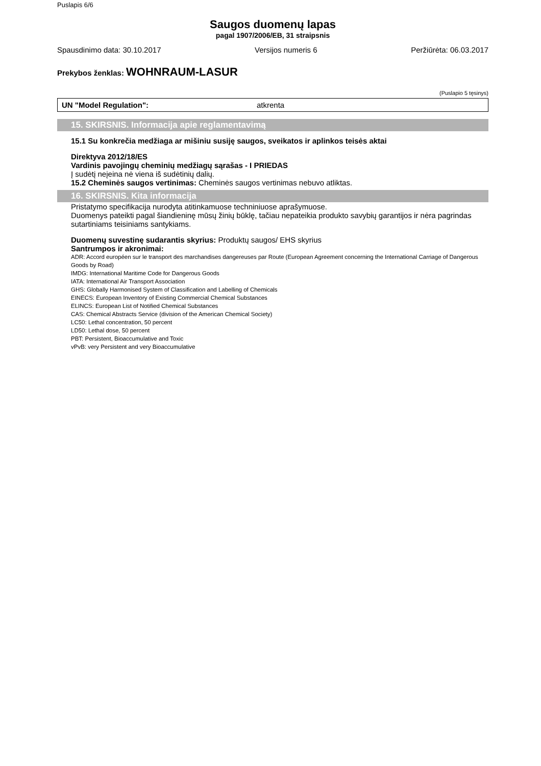Puslapis 6/6
Saugos duomenų lapas
pagal 1907/2006/EB, 31 straipsnis
Spausdinimo data: 30.10.2017 Versijos numeris 6 Peržiūrėta: 06.03.2017
Prekybos ženklas: WOHNRAUM-LASUR
(Puslapio 5 tęsinys)
UN "Model Regulation": atkrenta
15. SKIRSNIS. Informacija apie reglamentavimą
15.1 Su konkrečia medžiaga ar mišiniu susiję saugos, sveikatos ir aplinkos teisės aktai
Direktyva 2012/18/ES
Vardinis pavojingų cheminių medžiagų sąrašas - I PRIEDAS
Į sudėtį neįeina nė viena iš sudėtinių dalių.
15.2 Cheminės saugos vertinimas: Cheminės saugos vertinimas nebuvo atliktas.
16. SKIRSNIS. Kita informacija
Pristatymo specifikacija nurodyta atitinkamuose techniniuose aprašymuose.
Duomenys pateikti pagal šiandieninę mūsų žinių būklę, tačiau nepateikia produkto savybių garantijos ir nėra pagrindas sutartiniams teisiniams santykiams.
Duomenų suvestinę sudarantis skyrius: Produktų saugos/ EHS skyrius
Santrumpos ir akronimai:
ADR: Accord européen sur le transport des marchandises dangereuses par Route (European Agreement concerning the International Carriage of Dangerous Goods by Road)
IMDG: International Maritime Code for Dangerous Goods
IATA: International Air Transport Association
GHS: Globally Harmonised System of Classification and Labelling of Chemicals
EINECS: European Inventory of Existing Commercial Chemical Substances
ELINCS: European List of Notified Chemical Substances
CAS: Chemical Abstracts Service (division of the American Chemical Society)
LC50: Lethal concentration, 50 percent
LD50: Lethal dose, 50 percent
PBT: Persistent, Bioaccumulative and Toxic
vPvB: very Persistent and very Bioaccumulative